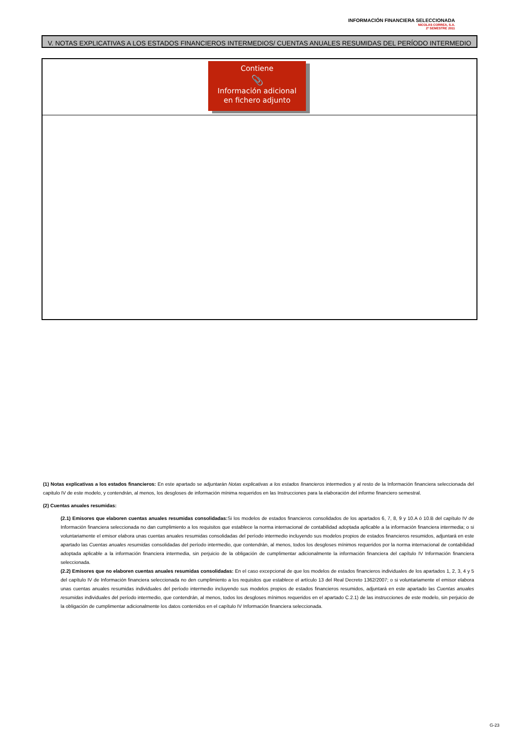INFORMACIÓN FINANCIERA SELECCIONADA
NICOLAS CORREA, S.A.
2º SEMESTRE 2011
V. NOTAS EXPLICATIVAS A LOS ESTADOS FINANCIEROS INTERMEDIOS/ CUENTAS ANUALES RESUMIDAS DEL PERÍODO INTERMEDIO
Contiene
📎
Información adicional
en fichero adjunto
(1) Notas explicativas a los estados financieros: En este apartado se adjuntarán Notas explicativas a los estados financieros intermedios y al resto de la Información financiera seleccionada del capitulo IV de este modelo, y contendrán, al menos, los desgloses de información mínima requeridos en las Instrucciones para la elaboración del informe financiero semestral.
(2) Cuentas anuales resumidas:
(2.1) Emisores que elaboren cuentas anuales resumidas consolidadas: Si los modelos de estados financieros consolidados de los apartados 6, 7, 8, 9 y 10.A ó 10.B del capítulo IV de Información financiera seleccionada no dan cumplimiento a los requisitos que establece la norma internacional de contabilidad adoptada aplicable a la información financiera intermedia; o si voluntariamente el emisor elabora unas cuentas anuales resumidas consolidadas del período intermedio incluyendo sus modelos propios de estados financieros resumidos, adjuntará en este apartado las Cuentas anuales resumidas consolidadas del período intermedio, que contendrán, al menos, todos los desgloses mínimos requeridos por la norma internacional de contabilidad adoptada aplicable a la información financiera intermedia, sin perjuicio de la obligación de cumplimentar adicionalmente la información financiera del capítulo IV Información financiera seleccionada.
(2.2) Emisores que no elaboren cuentas anuales resumidas consolidadas: En el caso excepcional de que los modelos de estados financieros individuales de los apartados 1, 2, 3, 4 y 5 del capítulo IV de Información financiera seleccionada no den cumplimiento a los requisitos que establece el artículo 13 del Real Decreto 1362/2007; o si voluntariamente el emisor elabora unas cuentas anuales resumidas individuales del período intermedio incluyendo sus modelos propios de estados financieros resumidos, adjuntará en este apartado las Cuentas anuales resumidas individuales del período intermedio, que contendrán, al menos, todos los desgloses mínimos requeridos en el apartado C.2.1) de las instrucciones de este modelo, sin perjuicio de la obligación de cumplimentar adicionalmente los datos contenidos en el capítulo IV Información financiera seleccionada.
G-23